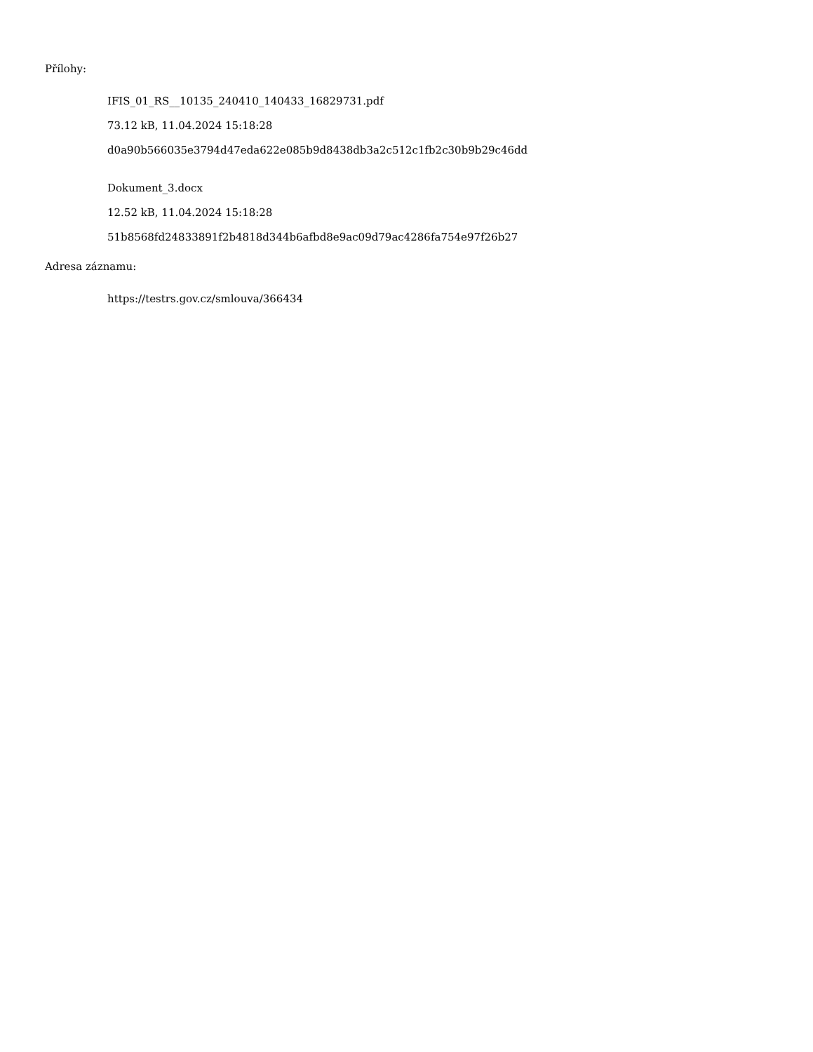Přílohy:
IFIS_01_RS__10135_240410_140433_16829731.pdf
73.12 kB, 11.04.2024 15:18:28
d0a90b566035e3794d47eda622e085b9d8438db3a2c512c1fb2c30b9b29c46dd
Dokument_3.docx
12.52 kB, 11.04.2024 15:18:28
51b8568fd24833891f2b4818d344b6afbd8e9ac09d79ac4286fa754e97f26b27
Adresa záznamu:
https://testrs.gov.cz/smlouva/366434